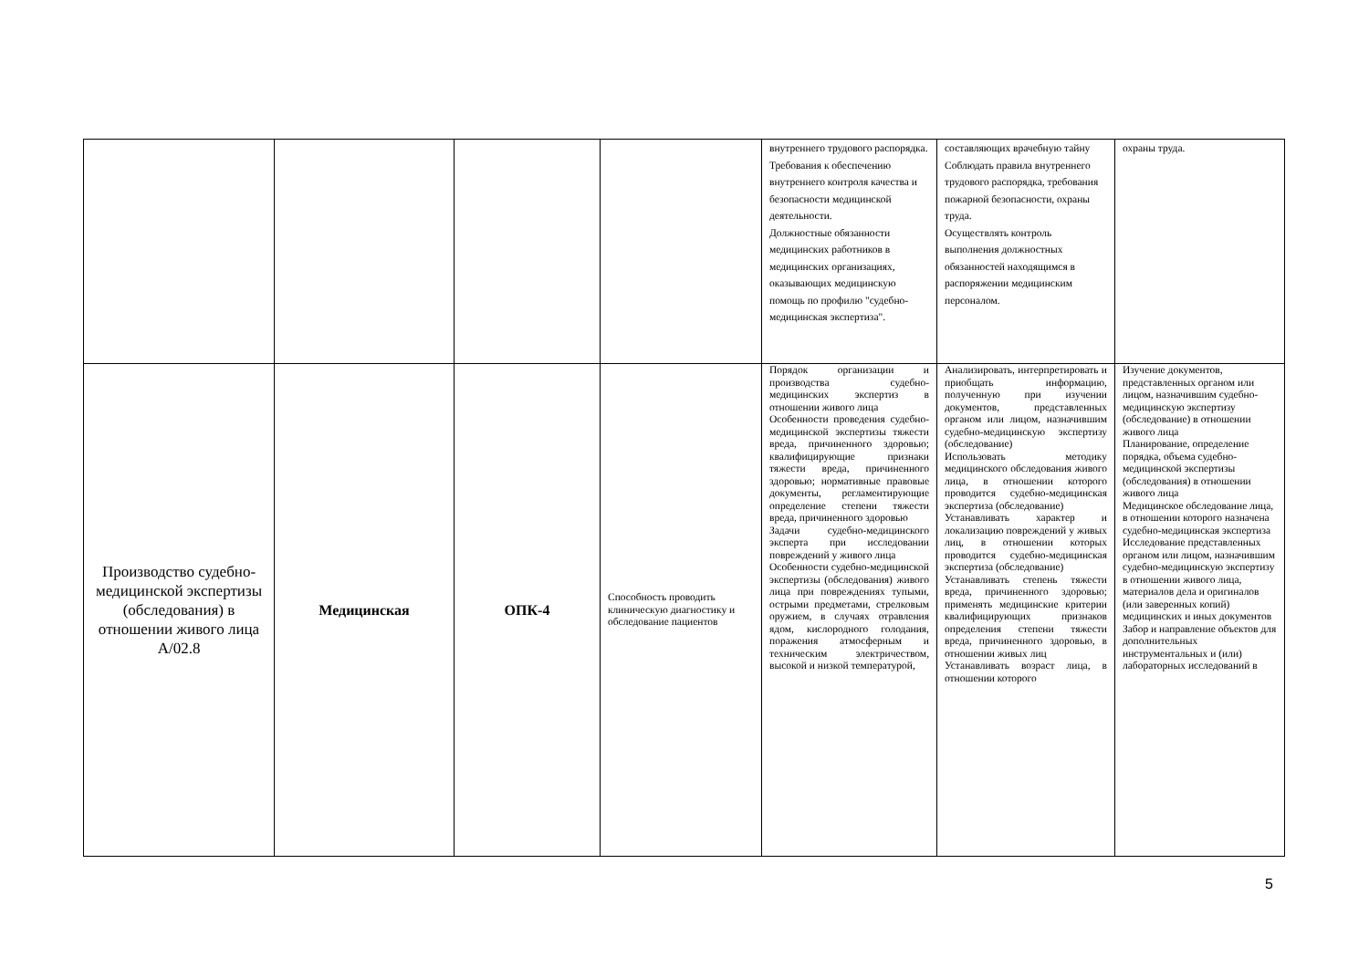| | | | | внутреннего трудового распорядка. Требования к обеспечению внутреннего контроля качества и безопасности медицинской деятельности. Должностные обязанности медицинских работников в медицинских организациях, оказывающих медицинскую помощь по профилю "судебно-медицинская экспертиза". | составляющих врачебную тайну Соблюдать правила внутреннего трудового распорядка, требования пожарной безопасности, охраны труда. Осуществлять контроль выполнения должностных обязанностей находящимся в распоряжении медицинским персоналом. | охраны труда. |
| Производство судебно-медицинской экспертизы (обследования) в отношении живого лица А/02.8 | Медицинская | ОПК-4 | Способность проводить клиническую диагностику и обследование пациентов | Порядок организации и производства судебно-медицинских экспертиз в отношении живого лица Особенности проведения судебно-медицинской экспертизы тяжести вреда, причиненного здоровью; квалифицирующие признаки тяжести вреда, причиненного здоровью; нормативные правовые документы, регламентирующие определение степени тяжести вреда, причиненного здоровью Задачи судебно-медицинского эксперта при исследовании повреждений у живого лица Особенности судебно-медицинской экспертизы (обследования) живого лица при повреждениях тупыми, острыми предметами, стрелковым оружием, в случаях отравления ядом, кислородного голодания, поражения атмосферным и техническим электричеством, высокой и низкой температурой, | Анализировать, интерпретировать и приобщать информацию, полученную при изучении документов, представленных органом или лицом, назначившим судебно-медицинскую экспертизу (обследование) Использовать методику медицинского обследования живого лица, в отношении которого проводится судебно-медицинская экспертиза (обследование) Устанавливать характер и локализацию повреждений у живых лиц, в отношении которых проводится судебно-медицинская экспертиза (обследование) Устанавливать степень тяжести вреда, причиненного здоровью; применять медицинские критерии квалифицирующих признаков определения степени тяжести вреда, причиненного здоровью, в отношении живых лиц Устанавливать возраст лица, в отношении которого | Изучение документов, представленных органом или лицом, назначившим судебно-медицинскую экспертизу (обследование) в отношении живого лица Планирование, определение порядка, объема судебно-медицинской экспертизы (обследования) в отношении живого лица Медицинское обследование лица, в отношении которого назначена судебно-медицинская экспертиза Исследование представленных органом или лицом, назначившим судебно-медицинскую экспертизу в отношении живого лица, материалов дела и оригиналов (или заверенных копий) медицинских и иных документов Забор и направление объектов для дополнительных инструментальных и (или) лабораторных исследований в |
5